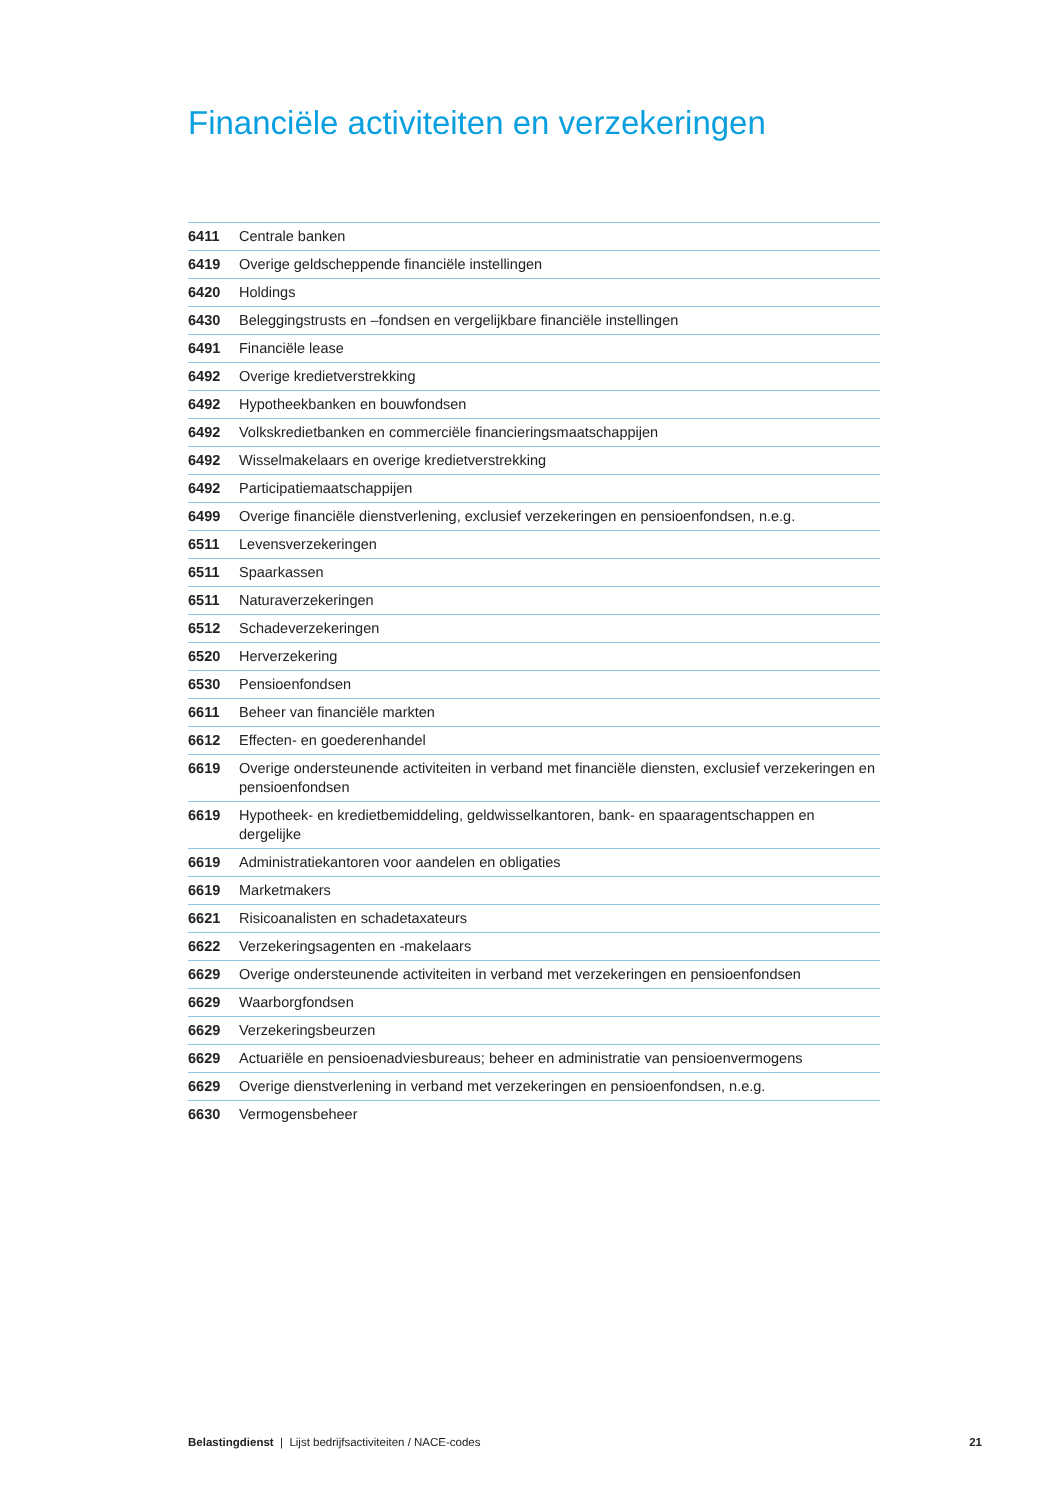Financiële activiteiten en verzekeringen
| 6411 | Centrale banken |
| 6419 | Overige geldscheppende financiële instellingen |
| 6420 | Holdings |
| 6430 | Beleggingstrusts en –fondsen en vergelijkbare financiële instellingen |
| 6491 | Financiële lease |
| 6492 | Overige kredietverstrekking |
| 6492 | Hypotheekbanken en bouwfondsen |
| 6492 | Volkskredietbanken en commerciële financieringsmaatschappijen |
| 6492 | Wisselmakelaars en overige kredietverstrekking |
| 6492 | Participatiemaatschappijen |
| 6499 | Overige financiële dienstverlening, exclusief verzekeringen en pensioenfondsen, n.e.g. |
| 6511 | Levensverzekeringen |
| 6511 | Spaarkassen |
| 6511 | Naturaverzekeringen |
| 6512 | Schadeverzekeringen |
| 6520 | Herverzekering |
| 6530 | Pensioenfondsen |
| 6611 | Beheer van financiële markten |
| 6612 | Effecten- en goederenhandel |
| 6619 | Overige ondersteunende activiteiten in verband met financiële diensten, exclusief verzekeringen en pensioenfondsen |
| 6619 | Hypotheek- en kredietbemiddeling, geldwisselkantoren, bank- en spaaragentschappen en dergelijke |
| 6619 | Administratiekantoren voor aandelen en obligaties |
| 6619 | Marketmakers |
| 6621 | Risicoanalisten en schadetaxateurs |
| 6622 | Verzekeringsagenten en -makelaars |
| 6629 | Overige ondersteunende activiteiten in verband met verzekeringen en pensioenfondsen |
| 6629 | Waarborgfondsen |
| 6629 | Verzekeringsbeurzen |
| 6629 | Actuariële en pensioenadviesbureaus; beheer en administratie van pensioenvermogens |
| 6629 | Overige dienstverlening in verband met verzekeringen en pensioenfondsen, n.e.g. |
| 6630 | Vermogensbeheer |
Belastingdienst | Lijst bedrijfsactiviteiten / NACE-codes 21